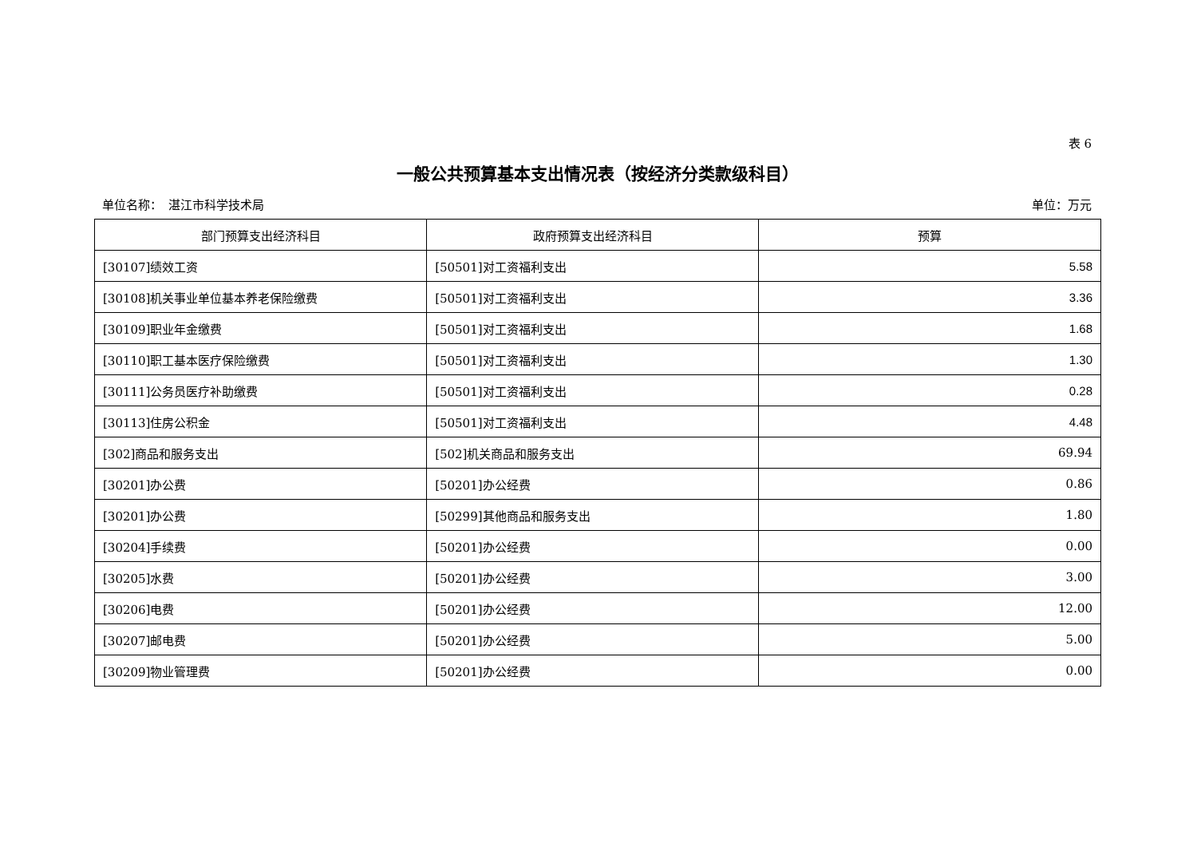表 6
一般公共预算基本支出情况表（按经济分类款级科目）
单位名称：　湛江市科学技术局 单位：万元
| 部门预算支出经济科目 | 政府预算支出经济科目 | 预算 |
| --- | --- | --- |
| [30107]绩效工资 | [50501]对工资福利支出 | 5.58 |
| [30108]机关事业单位基本养老保险缴费 | [50501]对工资福利支出 | 3.36 |
| [30109]职业年金缴费 | [50501]对工资福利支出 | 1.68 |
| [30110]职工基本医疗保险缴费 | [50501]对工资福利支出 | 1.30 |
| [30111]公务员医疗补助缴费 | [50501]对工资福利支出 | 0.28 |
| [30113]住房公积金 | [50501]对工资福利支出 | 4.48 |
| [302]商品和服务支出 | [502]机关商品和服务支出 | 69.94 |
| [30201]办公费 | [50201]办公经费 | 0.86 |
| [30201]办公费 | [50299]其他商品和服务支出 | 1.80 |
| [30204]手续费 | [50201]办公经费 | 0.00 |
| [30205]水费 | [50201]办公经费 | 3.00 |
| [30206]电费 | [50201]办公经费 | 12.00 |
| [30207]邮电费 | [50201]办公经费 | 5.00 |
| [30209]物业管理费 | [50201]办公经费 | 0.00 |